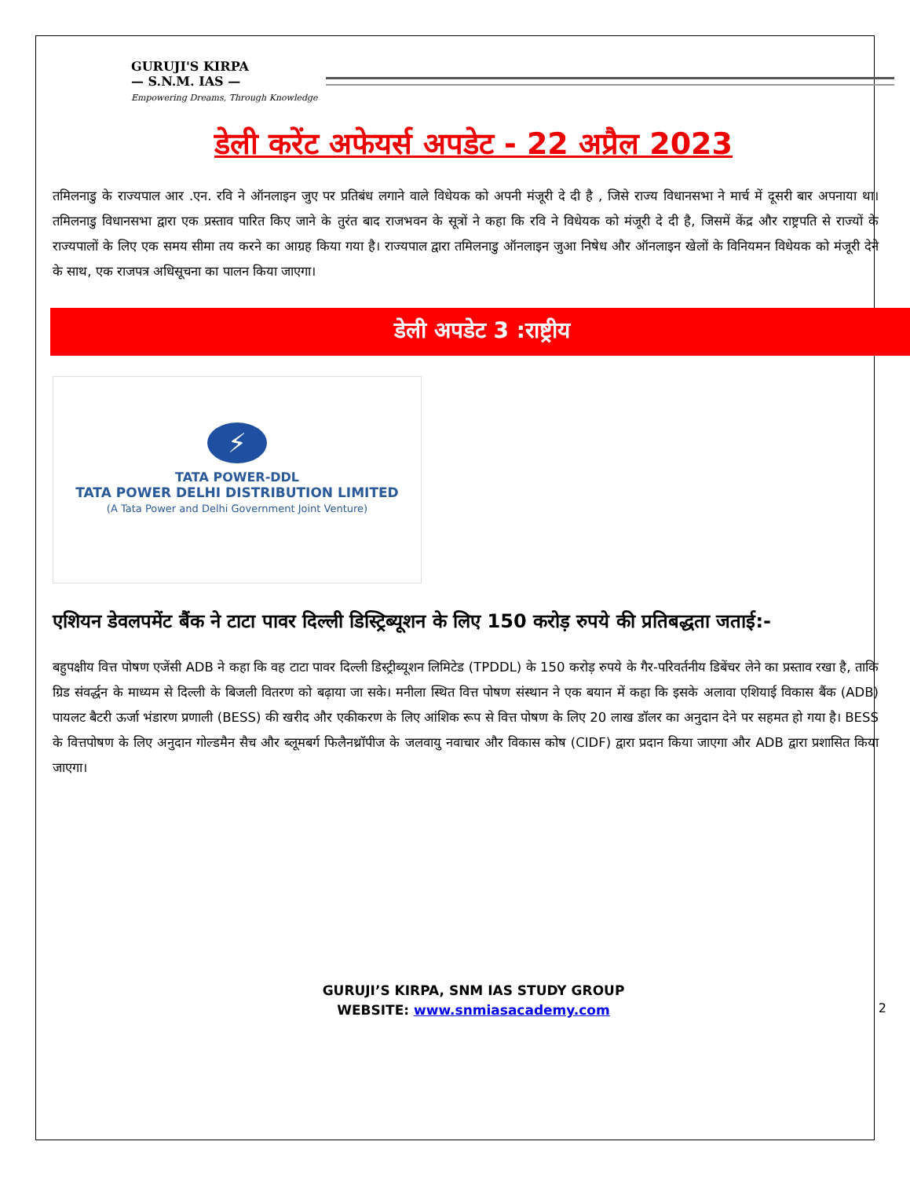GURUJI'S KIRPA
— S.N.M. IAS —
Empowering Dreams, Through Knowledge
डेली करेंट अफेयर्स अपडेट - 22 अप्रैल 2023
तमिलनाडु के राज्यपाल आर .एन. रवि ने ऑनलाइन जुए पर प्रतिबंध लगाने वाले विधेयक को अपनी मंजूरी दे दी है , जिसे राज्य विधानसभा ने मार्च में दूसरी बार अपनाया था। तमिलनाडु विधानसभा द्वारा एक प्रस्ताव पारित किए जाने के तुरंत बाद राजभवन के सूत्रों ने कहा कि रवि ने विधेयक को मंजूरी दे दी है, जिसमें केंद्र और राष्ट्रपति से राज्यों के राज्यपालों के लिए एक समय सीमा तय करने का आग्रह किया गया है। राज्यपाल द्वारा तमिलनाडु ऑनलाइन जुआ निषेध और ऑनलाइन खेलों के विनियमन विधेयक को मंजूरी देने के साथ, एक राजपत्र अधिसूचना का पालन किया जाएगा।
डेली अपडेट 3 :राष्ट्रीय
⚡
TATA POWER-DDL
TATA POWER DELHI DISTRIBUTION LIMITED
(A Tata Power and Delhi Government Joint Venture)
एशियन डेवलपमेंट बैंक ने टाटा पावर दिल्ली डिस्ट्रिब्यूशन के लिए 150 करोड़ रुपये की प्रतिबद्धता जताई:-
बहुपक्षीय वित्त पोषण एजेंसी ADB ने कहा कि वह टाटा पावर दिल्ली डिस्ट्रीब्यूशन लिमिटेड (TPDDL) के 150 करोड़ रुपये के गैर-परिवर्तनीय डिबेंचर लेने का प्रस्ताव रखा है, ताकि ग्रिड संवर्द्धन के माध्यम से दिल्ली के बिजली वितरण को बढ़ाया जा सके। मनीला स्थित वित्त पोषण संस्थान ने एक बयान में कहा कि इसके अलावा एशियाई विकास बैंक (ADB) पायलट बैटरी ऊर्जा भंडारण प्रणाली (BESS) की खरीद और एकीकरण के लिए आंशिक रूप से वित्त पोषण के लिए 20 लाख डॉलर का अनुदान देने पर सहमत हो गया है। BESS के वित्तपोषण के लिए अनुदान गोल्डमैन सैच और ब्लूमबर्ग फिलैनथ्रॉपीज के जलवायु नवाचार और विकास कोष (CIDF) द्वारा प्रदान किया जाएगा और ADB द्वारा प्रशासित किया जाएगा।
GURUJI’S KIRPA, SNM IAS STUDY GROUP
WEBSITE: www.snmiasacademy.com
2